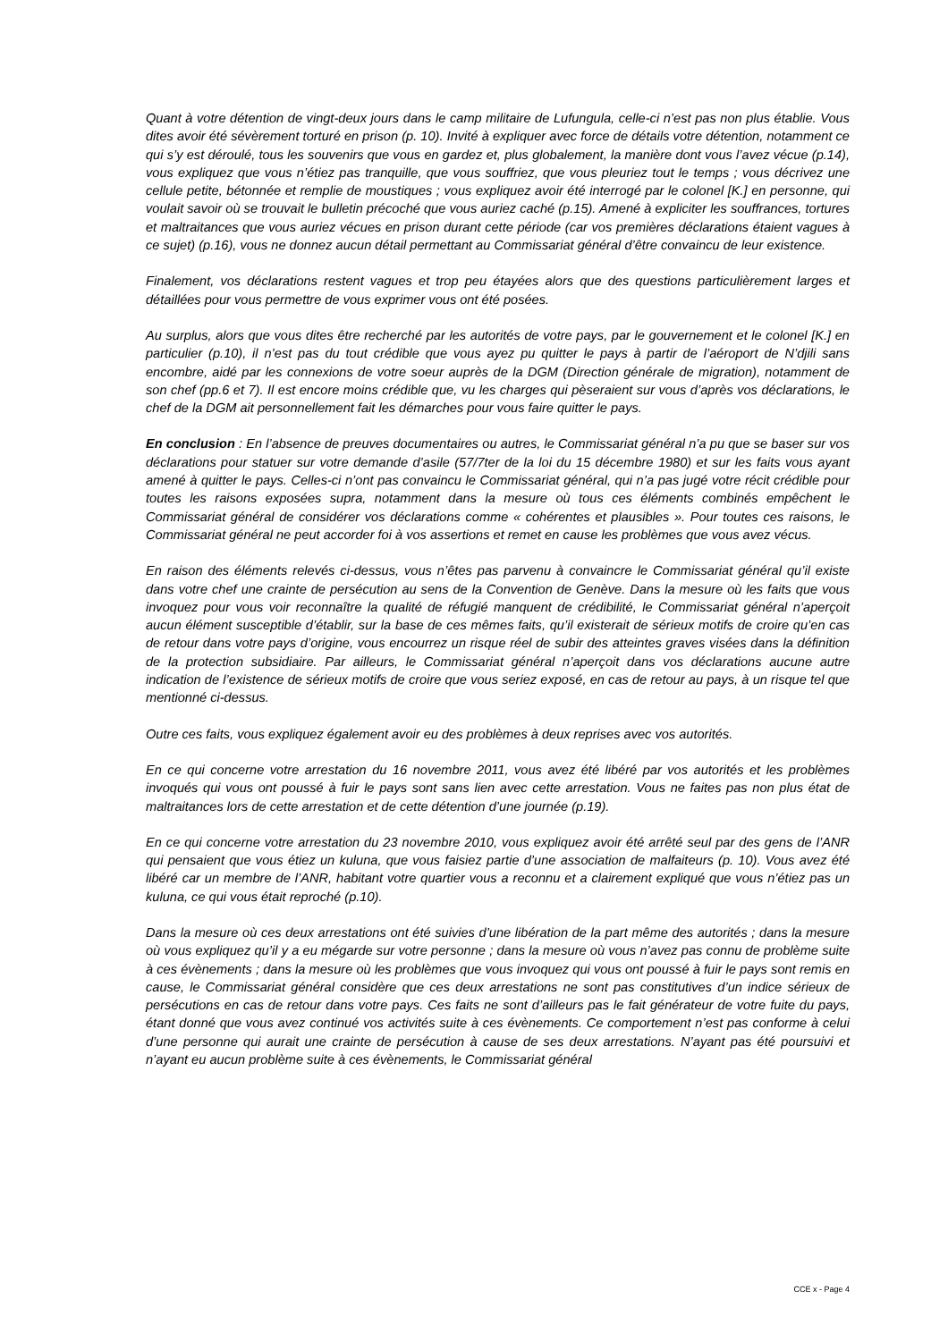Quant à votre détention de vingt-deux jours dans le camp militaire de Lufungula, celle-ci n’est pas non plus établie. Vous dites avoir été sévèrement torturé en prison (p. 10). Invité à expliquer avec force de détails votre détention, notamment ce qui s’y est déroulé, tous les souvenirs que vous en gardez et, plus globalement, la manière dont vous l’avez vécue (p.14), vous expliquez que vous n’étiez pas tranquille, que vous souffriez, que vous pleuriez tout le temps ; vous décrivez une cellule petite, bétonnée et remplie de moustiques ; vous expliquez avoir été interrogé par le colonel [K.] en personne, qui voulait savoir où se trouvait le bulletin précoché que vous auriez caché (p.15). Amené à expliciter les souffrances, tortures et maltraitances que vous auriez vécues en prison durant cette période (car vos premières déclarations étaient vagues à ce sujet) (p.16), vous ne donnez aucun détail permettant au Commissariat général d’être convaincu de leur existence.
Finalement, vos déclarations restent vagues et trop peu étayées alors que des questions particulièrement larges et détaillées pour vous permettre de vous exprimer vous ont été posées.
Au surplus, alors que vous dites être recherché par les autorités de votre pays, par le gouvernement et le colonel [K.] en particulier (p.10), il n’est pas du tout crédible que vous ayez pu quitter le pays à partir de l’aéroport de N’djili sans encombre, aidé par les connexions de votre soeur auprès de la DGM (Direction générale de migration), notamment de son chef (pp.6 et 7). Il est encore moins crédible que, vu les charges qui pèseraient sur vous d’après vos déclarations, le chef de la DGM ait personnellement fait les démarches pour vous faire quitter le pays.
En conclusion : En l’absence de preuves documentaires ou autres, le Commissariat général n’a pu que se baser sur vos déclarations pour statuer sur votre demande d’asile (57/7ter de la loi du 15 décembre 1980) et sur les faits vous ayant amené à quitter le pays. Celles-ci n’ont pas convaincu le Commissariat général, qui n’a pas jugé votre récit crédible pour toutes les raisons exposées supra, notamment dans la mesure où tous ces éléments combinés empêchent le Commissariat général de considérer vos déclarations comme « cohérentes et plausibles ». Pour toutes ces raisons, le Commissariat général ne peut accorder foi à vos assertions et remet en cause les problèmes que vous avez vécus.
En raison des éléments relevés ci-dessus, vous n’êtes pas parvenu à convaincre le Commissariat général qu’il existe dans votre chef une crainte de persécution au sens de la Convention de Genève. Dans la mesure où les faits que vous invoquez pour vous voir reconnaître la qualité de réfugié manquent de crédibilité, le Commissariat général n’aperçoit aucun élément susceptible d’établir, sur la base de ces mêmes faits, qu’il existerait de sérieux motifs de croire qu’en cas de retour dans votre pays d’origine, vous encourrez un risque réel de subir des atteintes graves visées dans la définition de la protection subsidiaire. Par ailleurs, le Commissariat général n’aperçoit dans vos déclarations aucune autre indication de l’existence de sérieux motifs de croire que vous seriez exposé, en cas de retour au pays, à un risque tel que mentionné ci-dessus.
Outre ces faits, vous expliquez également avoir eu des problèmes à deux reprises avec vos autorités.
En ce qui concerne votre arrestation du 16 novembre 2011, vous avez été libéré par vos autorités et les problèmes invoqués qui vous ont poussé à fuir le pays sont sans lien avec cette arrestation. Vous ne faites pas non plus état de maltraitances lors de cette arrestation et de cette détention d’une journée (p.19).
En ce qui concerne votre arrestation du 23 novembre 2010, vous expliquez avoir été arrêté seul par des gens de l’ANR qui pensaient que vous étiez un kuluna, que vous faisiez partie d’une association de malfaiteurs (p. 10). Vous avez été libéré car un membre de l’ANR, habitant votre quartier vous a reconnu et a clairement expliqué que vous n’étiez pas un kuluna, ce qui vous était reproché (p.10).
Dans la mesure où ces deux arrestations ont été suivies d’une libération de la part même des autorités ; dans la mesure où vous expliquez qu’il y a eu mégarde sur votre personne ; dans la mesure où vous n’avez pas connu de problème suite à ces évènements ; dans la mesure où les problèmes que vous invoquez qui vous ont poussé à fuir le pays sont remis en cause, le Commissariat général considère que ces deux arrestations ne sont pas constitutives d’un indice sérieux de persécutions en cas de retour dans votre pays. Ces faits ne sont d’ailleurs pas le fait générateur de votre fuite du pays, étant donné que vous avez continué vos activités suite à ces évènements. Ce comportement n’est pas conforme à celui d’une personne qui aurait une crainte de persécution à cause de ses deux arrestations. N’ayant pas été poursuivi et n’ayant eu aucun problème suite à ces évènements, le Commissariat général
CCE x - Page 4